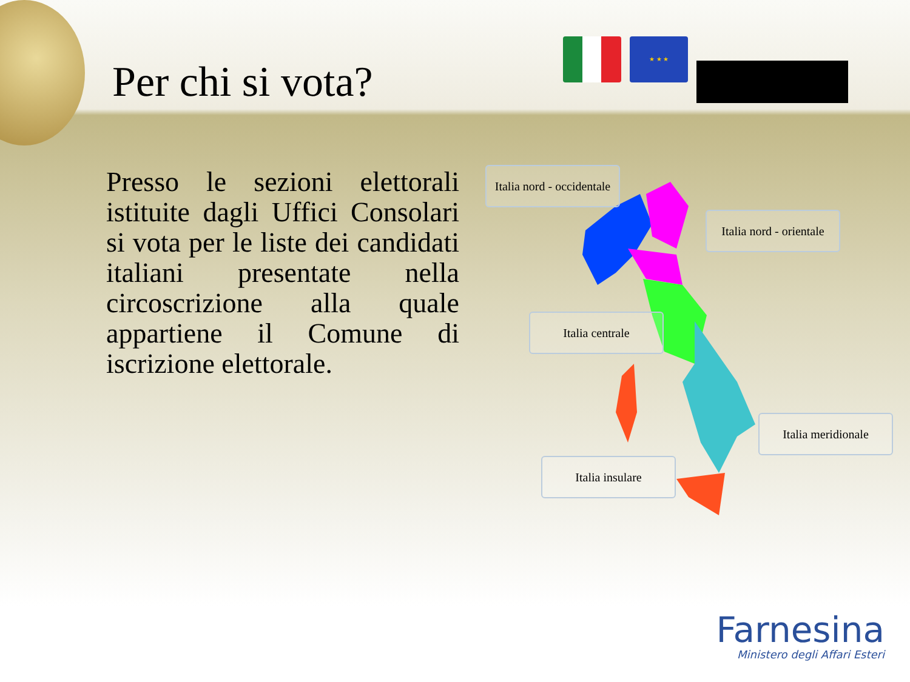Per chi si vota?
★ ★ ★
Presso le sezioni elettorali istituite dagli Uffici Consolari si vota per le liste dei candidati italiani presentate nella circoscrizione alla quale appartiene il Comune di iscrizione elettorale.
Italia nord - occidentale
Italia nord - orientale
Italia centrale
Italia meridionale
Italia insulare
Farnesina
Ministero degli Affari Esteri